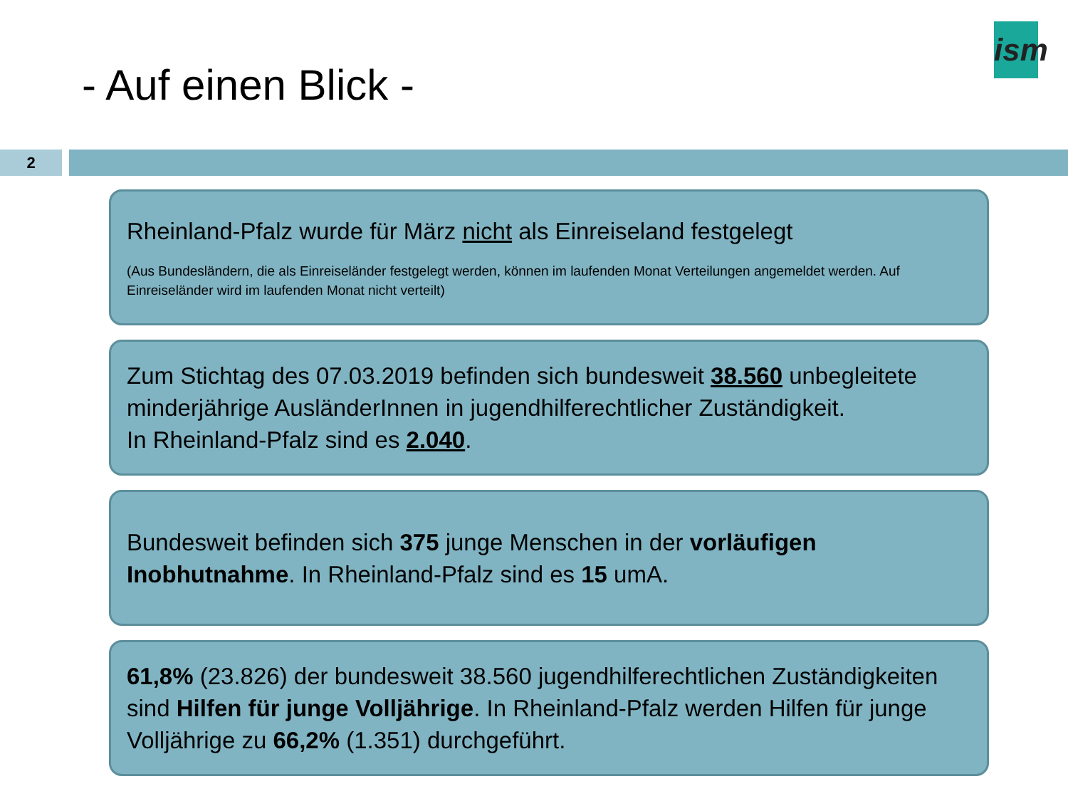- Auf einen Blick -
ism
2
Rheinland-Pfalz wurde für März nicht als Einreiseland festgelegt
(Aus Bundesländern, die als Einreiseländer festgelegt werden, können im laufenden Monat Verteilungen angemeldet werden. Auf Einreiseländer wird im laufenden Monat nicht verteilt)
Zum Stichtag des 07.03.2019 befinden sich bundesweit 38.560 unbegleitete minderjährige AusländerInnen in jugendhilferechtlicher Zuständigkeit.
In Rheinland-Pfalz sind es 2.040.
Bundesweit befinden sich 375 junge Menschen in der vorläufigen Inobhutnahme. In Rheinland-Pfalz sind es 15 umA.
61,8% (23.826) der bundesweit 38.560 jugendhilferechtlichen Zuständigkeiten sind Hilfen für junge Volljährige. In Rheinland-Pfalz werden Hilfen für junge Volljährige zu 66,2% (1.351) durchgeführt.